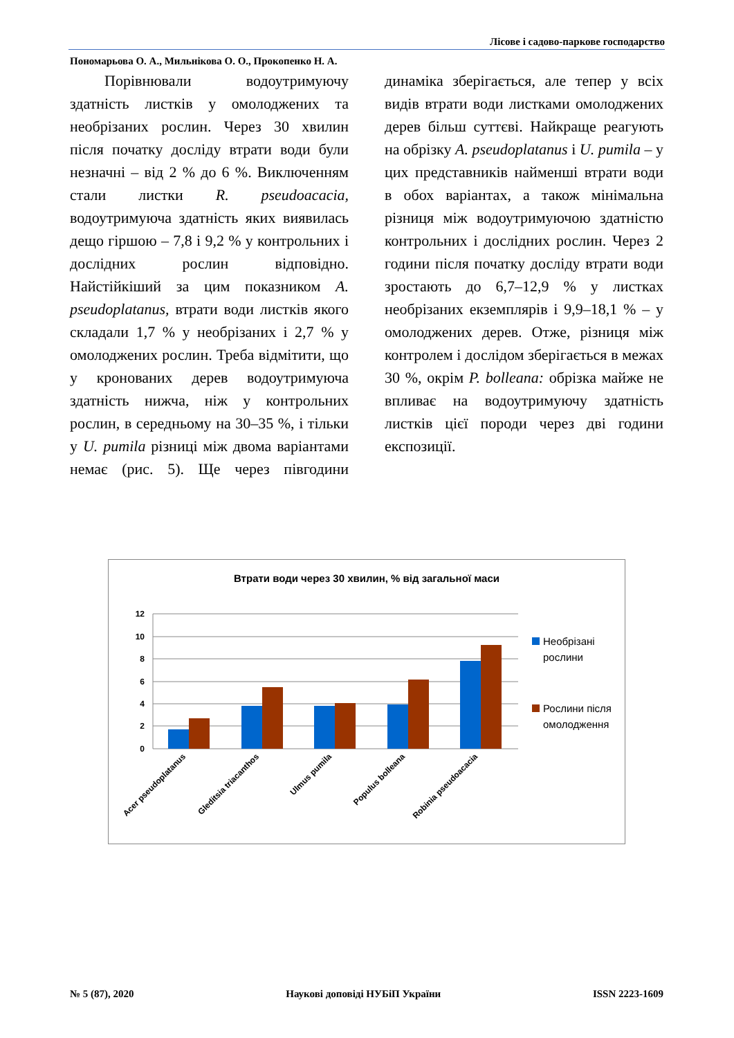Лісове і садово-паркове господарство
Пономарьова О. А., Мильнікова О. О., Прокопенко Н. А.
Порівнювали водоутримуючу здатність листків у омолоджених та необрізаних рослин. Через 30 хвилин після початку досліду втрати води були незначні – від 2 % до 6 %. Виключенням стали листки R. pseudoacacia, водоутримуюча здатність яких виявилась дещо гіршою – 7,8 і 9,2 % у контрольних і дослідних рослин відповідно. Найстійкіший за цим показником A. pseudoplatanus, втрати води листків якого складали 1,7 % у необрізаних і 2,7 % у омолоджених рослин. Треба відмітити, що у кронованих дерев водоутримуюча здатність нижча, ніж у контрольних рослин, в середньому на 30–35 %, і тільки у U. pumila різниці між двома варіантами немає (рис. 5). Ще через півгодини динаміка зберігається, але тепер у всіх видів втрати води листками омолоджених дерев більш суттєві. Найкраще реагують на обрізку A. pseudoplatanus і U. pumila – у цих представників найменші втрати води в обох варіантах, а також мінімальна різниця між водоутримуючою здатністю контрольних і дослідних рослин. Через 2 години після початку досліду втрати води зростають до 6,7–12,9 % у листках необрізаних екземплярів і 9,9–18,1 % – у омолоджених дерев. Отже, різниця між контролем і дослідом зберігається в межах 30 %, окрім P. bolleana: обрізка майже не впливає на водоутримуючу здатність листків цієї породи через дві години експозиції.
Втрати води через 30 хвилин, % від загальної маси
12
10
8
6
4
2
0
Необрізані
рослини
Рослини після
омолодження
Acer pseudoplatanus
Gleditsia triacanthos
Ulmus pumila
Populus bolleana
Robinia pseudoacacia
№ 5 (87), 2020 Наукові доповіді НУБіП України ISSN 2223-1609